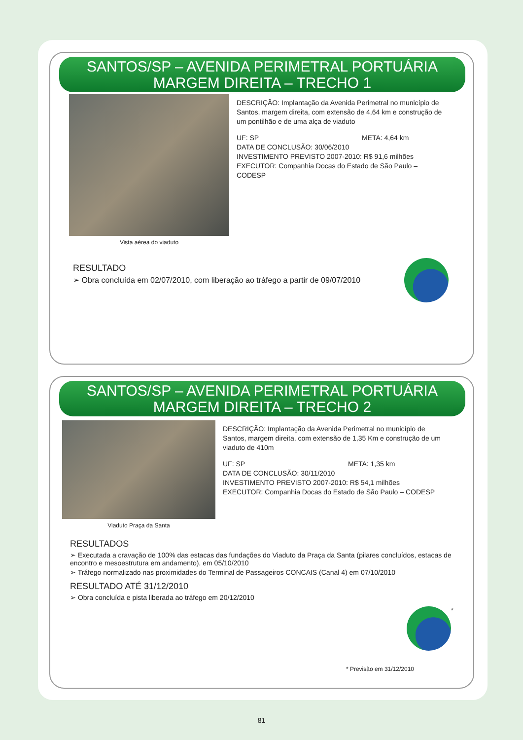SANTOS/SP – AVENIDA PERIMETRAL PORTUÁRIA
MARGEM DIREITA – TRECHO 1
Vista aérea do viaduto
DESCRIÇÃO: Implantação da Avenida Perimetral no município de Santos, margem direita, com extensão de 4,64 km e construção de um pontilhão e de uma alça de viaduto
UF: SP META: 4,64 km
DATA DE CONCLUSÃO: 30/06/2010
INVESTIMENTO PREVISTO 2007-2010: R$ 91,6 milhões
EXECUTOR: Companhia Docas do Estado de São Paulo – CODESP
RESULTADO
➢ Obra concluída em 02/07/2010, com liberação ao tráfego a partir de 09/07/2010
SANTOS/SP – AVENIDA PERIMETRAL PORTUÁRIA
MARGEM DIREITA – TRECHO 2
Viaduto Praça da Santa
DESCRIÇÃO: Implantação da Avenida Perimetral no município de Santos, margem direita, com extensão de 1,35 Km e construção de um viaduto de 410m
UF: SP META: 1,35 km
DATA DE CONCLUSÃO: 30/11/2010
INVESTIMENTO PREVISTO 2007-2010: R$ 54,1 milhões
EXECUTOR: Companhia Docas do Estado de São Paulo – CODESP
RESULTADOS
➢ Executada a cravação de 100% das estacas das fundações do Viaduto da Praça da Santa (pilares concluídos, estacas de encontro e mesoestrutura em andamento), em 05/10/2010
➢ Tráfego normalizado nas proximidades do Terminal de Passageiros CONCAIS (Canal 4) em 07/10/2010
RESULTADO ATÉ 31/12/2010
➢ Obra concluída e pista liberada ao tráfego em 20/12/2010
*
* Previsão em 31/12/2010
81